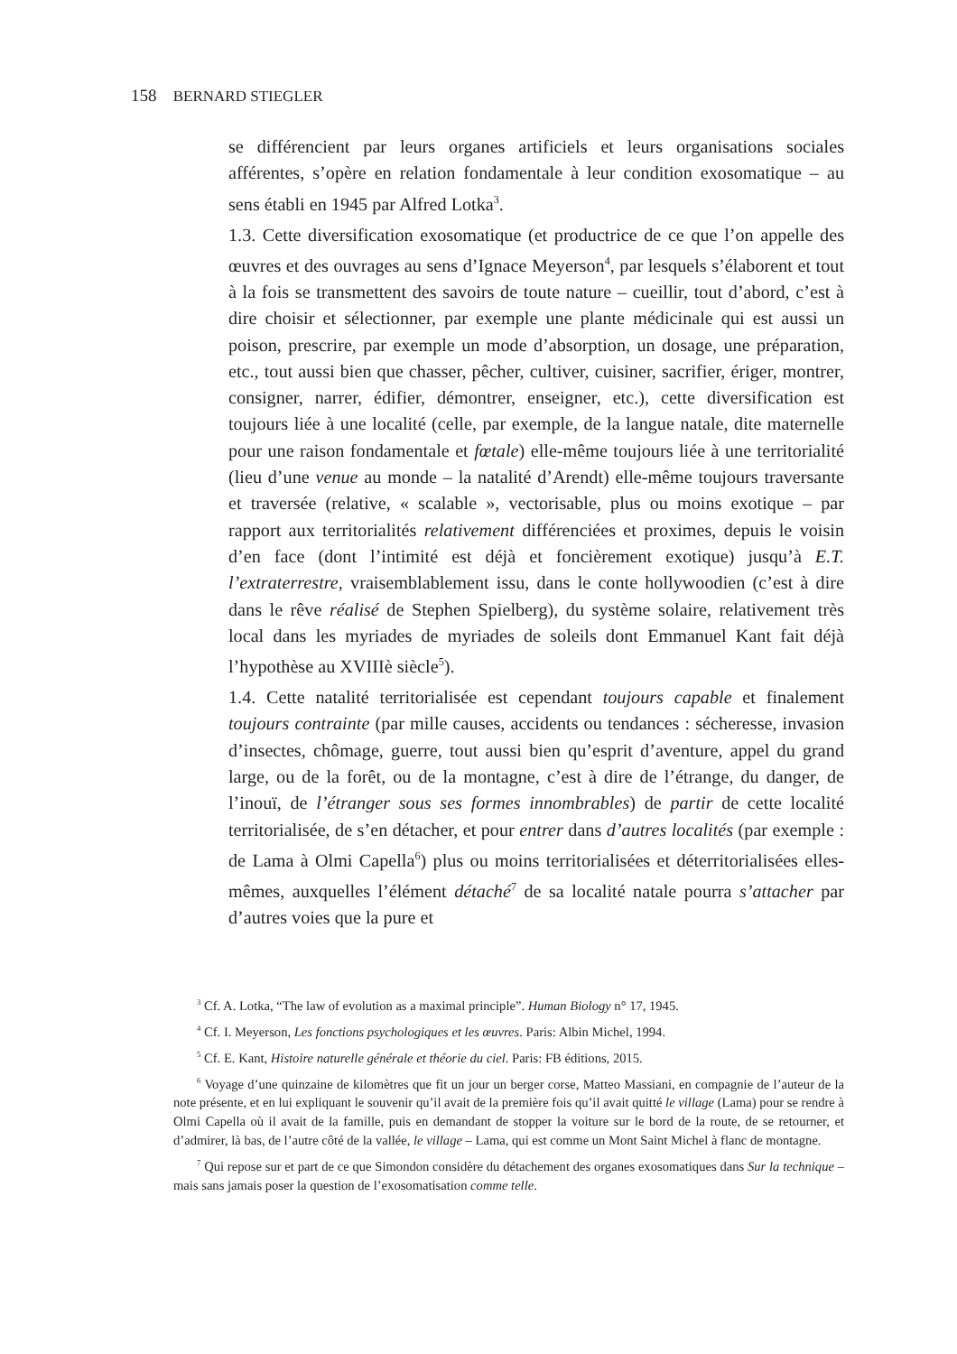158 BERNARD STIEGLER
se différencient par leurs organes artificiels et leurs organisations sociales afférentes, s’opère en relation fondamentale à leur condition exosomatique – au sens établi en 1945 par Alfred Lotka<sup>3</sup>.
1.3. Cette diversification exosomatique (et productrice de ce que l’on appelle des œuvres et des ouvrages au sens d’Ignace Meyerson<sup>4</sup>, par lesquels s’élaborent et tout à la fois se transmettent des savoirs de toute nature – cueillir, tout d’abord, c’est à dire choisir et sélectionner, par exemple une plante médicinale qui est aussi un poison, prescrire, par exemple un mode d’absorption, un dosage, une préparation, etc., tout aussi bien que chasser, pêcher, cultiver, cuisiner, sacrifier, ériger, montrer, consigner, narrer, édifier, démontrer, enseigner, etc.), cette diversification est toujours liée à une localité (celle, par exemple, de la langue natale, dite maternelle pour une raison fondamentale et fœtale) elle-même toujours liée à une territorialité (lieu d’une venue au monde – la natalité d’Arendt) elle-même toujours traversante et traversée (relative, « scalable », vectorisable, plus ou moins exotique – par rapport aux territorialités relativement différenciées et proximes, depuis le voisin d’en face (dont l’intimité est déjà et foncièrement exotique) jusqu’à E.T. l’extraterrestre, vraisemblablement issu, dans le conte hollywoodien (c’est à dire dans le rêve réalisé de Stephen Spielberg), du système solaire, relativement très local dans les myriades de myriades de soleils dont Emmanuel Kant fait déjà l’hypothèse au XVIIIè siècle<sup>5</sup>).
1.4. Cette natalité territorialisée est cependant toujours capable et finalement toujours contrainte (par mille causes, accidents ou tendances : sécheresse, invasion d’insectes, chômage, guerre, tout aussi bien qu’esprit d’aventure, appel du grand large, ou de la forêt, ou de la montagne, c’est à dire de l’étrange, du danger, de l’inouï, de l’étranger sous ses formes innombrables) de partir de cette localité territorialisée, de s’en détacher, et pour entrer dans d’autres localités (par exemple : de Lama à Olmi Capella<sup>6</sup>) plus ou moins territorialisées et déterritorialisées elles-mêmes, auxquelles l’élément détaché<sup>7</sup> de sa localité natale pourra s’attacher par d’autres voies que la pure et
<sup>3</sup> Cf. A. Lotka, “The law of evolution as a maximal principle”. Human Biology n° 17, 1945.
<sup>4</sup> Cf. I. Meyerson, Les fonctions psychologiques et les œuvres. Paris: Albin Michel, 1994.
<sup>5</sup> Cf. E. Kant, Histoire naturelle générale et théorie du ciel. Paris: FB éditions, 2015.
<sup>6</sup> Voyage d’une quinzaine de kilomètres que fit un jour un berger corse, Matteo Massiani, en compagnie de l’auteur de la note présente, et en lui expliquant le souvenir qu’il avait de la première fois qu’il avait quitté le village (Lama) pour se rendre à Olmi Capella où il avait de la famille, puis en demandant de stopper la voiture sur le bord de la route, de se retourner, et d’admirer, là bas, de l’autre côté de la vallée, le village – Lama, qui est comme un Mont Saint Michel à flanc de montagne.
<sup>7</sup> Qui repose sur et part de ce que Simondon considère du détachement des organes exosomatiques dans Sur la technique – mais sans jamais poser la question de l’exosomatisation comme telle.